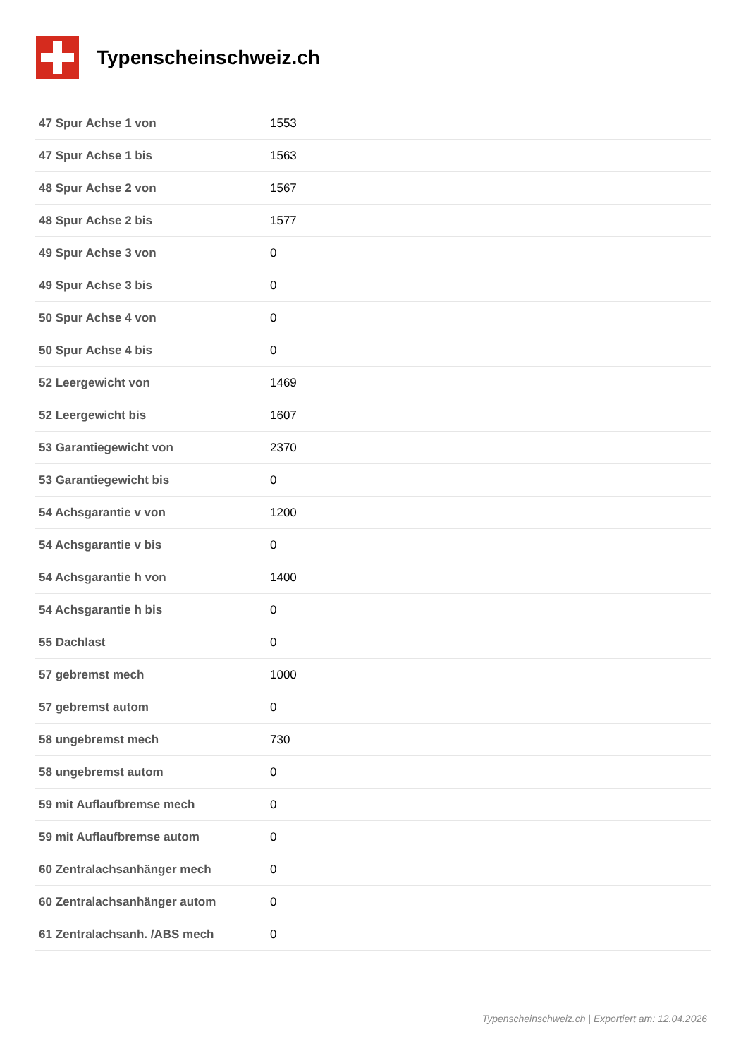Typenscheinschweiz.ch
| 47 Spur Achse 1 von | 1553 |
| 47 Spur Achse 1 bis | 1563 |
| 48 Spur Achse 2 von | 1567 |
| 48 Spur Achse 2 bis | 1577 |
| 49 Spur Achse 3 von | 0 |
| 49 Spur Achse 3 bis | 0 |
| 50 Spur Achse 4 von | 0 |
| 50 Spur Achse 4 bis | 0 |
| 52 Leergewicht von | 1469 |
| 52 Leergewicht bis | 1607 |
| 53 Garantiegewicht von | 2370 |
| 53 Garantiegewicht bis | 0 |
| 54 Achsgarantie v von | 1200 |
| 54 Achsgarantie v bis | 0 |
| 54 Achsgarantie h von | 1400 |
| 54 Achsgarantie h bis | 0 |
| 55 Dachlast | 0 |
| 57 gebremst mech | 1000 |
| 57 gebremst autom | 0 |
| 58 ungebremst mech | 730 |
| 58 ungebremst autom | 0 |
| 59 mit Auflaufbremse mech | 0 |
| 59 mit Auflaufbremse autom | 0 |
| 60 Zentralachsanhänger mech | 0 |
| 60 Zentralachsanhänger autom | 0 |
| 61 Zentralachsanh. /ABS mech | 0 |
Typenscheinschweiz.ch | Exportiert am: 12.04.2026